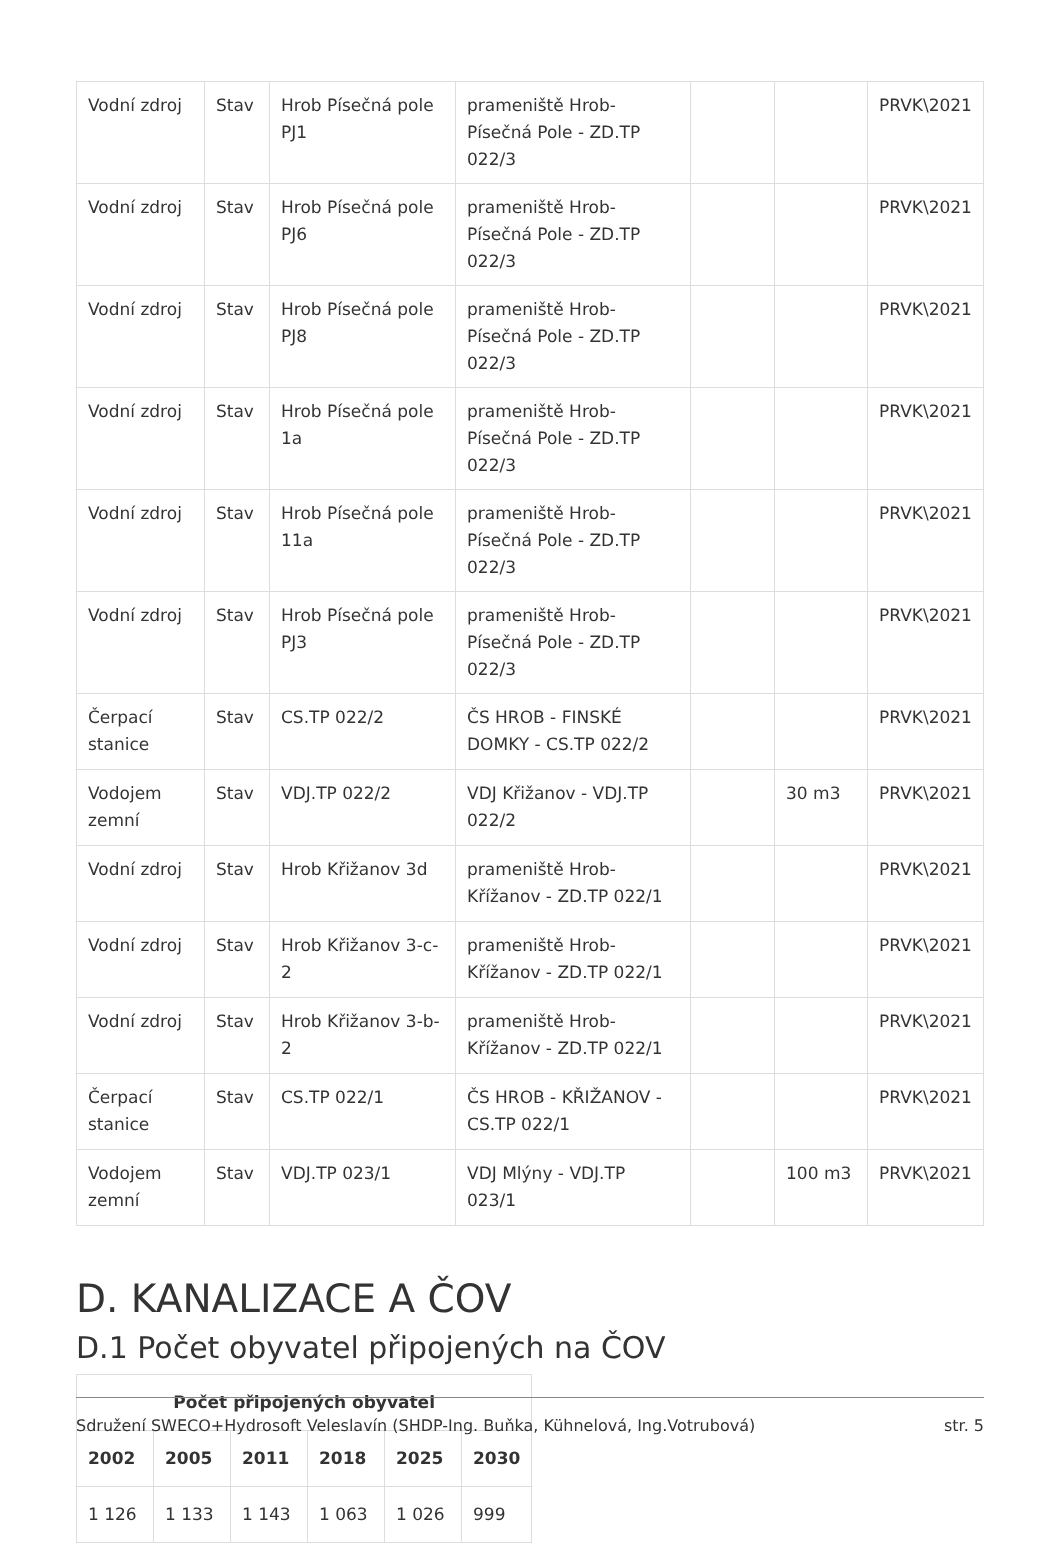| Vodní zdroj | Stav | Hrob Písečná pole PJ1 | prameniště Hrob-Písečná Pole - ZD.TP 022/3 | | | PRVK\2021 |
| Vodní zdroj | Stav | Hrob Písečná pole PJ6 | prameniště Hrob-Písečná Pole - ZD.TP 022/3 | | | PRVK\2021 |
| Vodní zdroj | Stav | Hrob Písečná pole PJ8 | prameniště Hrob-Písečná Pole - ZD.TP 022/3 | | | PRVK\2021 |
| Vodní zdroj | Stav | Hrob Písečná pole 1a | prameniště Hrob-Písečná Pole - ZD.TP 022/3 | | | PRVK\2021 |
| Vodní zdroj | Stav | Hrob Písečná pole 11a | prameniště Hrob-Písečná Pole - ZD.TP 022/3 | | | PRVK\2021 |
| Vodní zdroj | Stav | Hrob Písečná pole PJ3 | prameniště Hrob-Písečná Pole - ZD.TP 022/3 | | | PRVK\2021 |
| Čerpací stanice | Stav | CS.TP 022/2 | ČS HROB - FINSKÉ DOMKY - CS.TP 022/2 | | | PRVK\2021 |
| Vodojem zemní | Stav | VDJ.TP 022/2 | VDJ Křižanov - VDJ.TP 022/2 | | 30 m3 | PRVK\2021 |
| Vodní zdroj | Stav | Hrob Křižanov 3d | prameniště Hrob-Křížanov - ZD.TP 022/1 | | | PRVK\2021 |
| Vodní zdroj | Stav | Hrob Křižanov 3-c-2 | prameniště Hrob-Křížanov - ZD.TP 022/1 | | | PRVK\2021 |
| Vodní zdroj | Stav | Hrob Křižanov 3-b-2 | prameniště Hrob-Křížanov - ZD.TP 022/1 | | | PRVK\2021 |
| Čerpací stanice | Stav | CS.TP 022/1 | ČS HROB - KŘIŽANOV - CS.TP 022/1 | | | PRVK\2021 |
| Vodojem zemní | Stav | VDJ.TP 023/1 | VDJ Mlýny - VDJ.TP 023/1 | | 100 m3 | PRVK\2021 |
D. KANALIZACE A ČOV
D.1 Počet obyvatel připojených na ČOV
| Počet připojených obyvatel | | | | | |
| --- | --- | --- | --- | --- | --- |
| 2002 | 2005 | 2011 | 2018 | 2025 | 2030 |
| 1 126 | 1 133 | 1 143 | 1 063 | 1 026 | 999 |
Sdružení SWECO+Hydrosoft Veleslavín (SHDP-Ing. Buňka, Kühnelová, Ing.Votrubová) str. 5